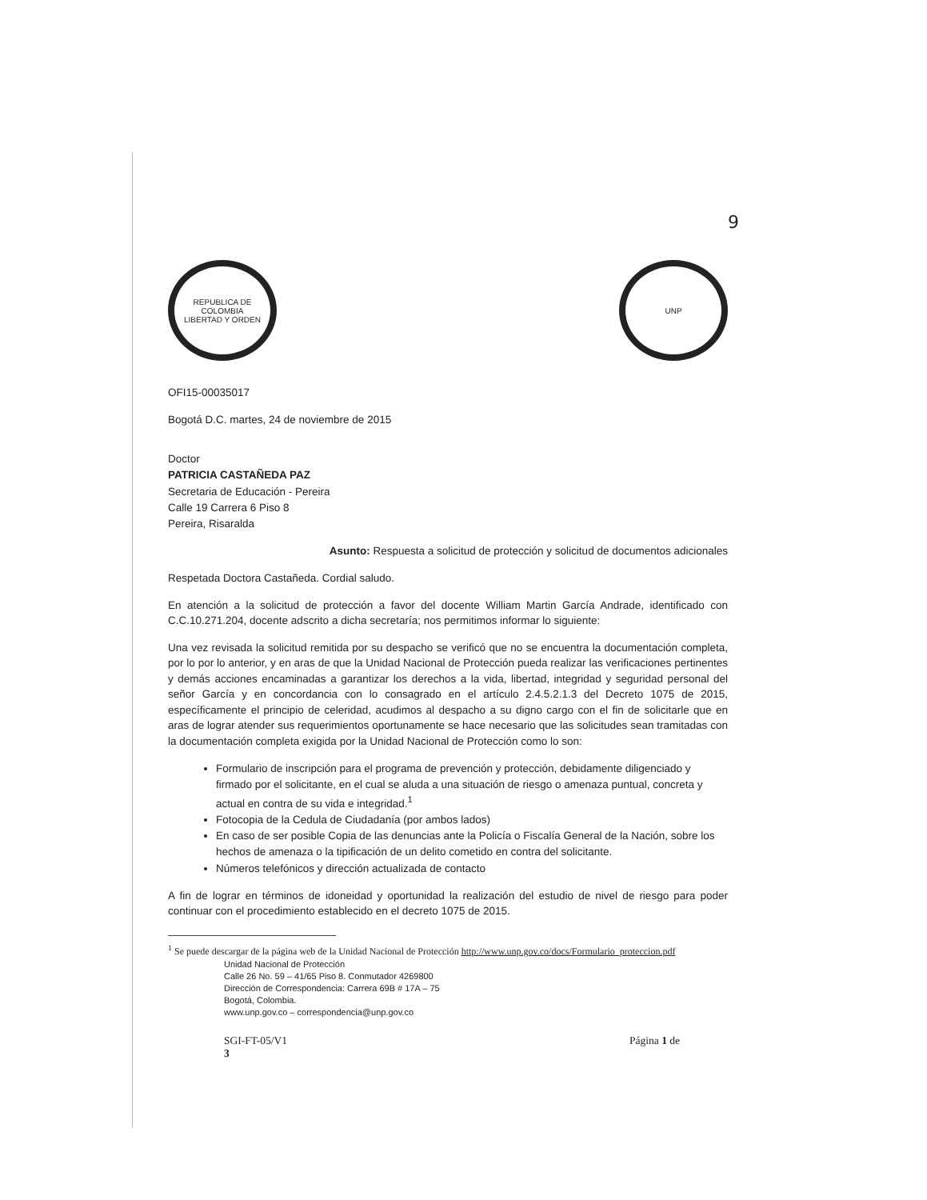9
REPUBLICA DE COLOMBIA
LIBERTAD Y ORDEN
UNP
OFI15-00035017
Bogotá D.C. martes, 24 de noviembre de 2015
Doctor
PATRICIA CASTAÑEDA PAZ
Secretaria de Educación - Pereira
Calle 19 Carrera 6 Piso 8
Pereira, Risaralda
Asunto: Respuesta a solicitud de protección y solicitud de documentos adicionales
Respetada Doctora Castañeda. Cordial saludo.
En atención a la solicitud de protección a favor del docente William Martin García Andrade, identificado con C.C.10.271.204, docente adscrito a dicha secretaría; nos permitimos informar lo siguiente:
Una vez revisada la solicitud remitida por su despacho se verificó que no se encuentra la documentación completa, por lo por lo anterior, y en aras de que la Unidad Nacional de Protección pueda realizar las verificaciones pertinentes y demás acciones encaminadas a garantizar los derechos a la vida, libertad, integridad y seguridad personal del señor García y en concordancia con lo consagrado en el artículo 2.4.5.2.1.3 del Decreto 1075 de 2015, específicamente el principio de celeridad, acudimos al despacho a su digno cargo con el fin de solicitarle que en aras de lograr atender sus requerimientos oportunamente se hace necesario que las solicitudes sean tramitadas con la documentación completa exigida por la Unidad Nacional de Protección como lo son:
Formulario de inscripción para el programa de prevención y protección, debidamente diligenciado y firmado por el solicitante, en el cual se aluda a una situación de riesgo o amenaza puntual, concreta y actual en contra de su vida e integridad.<sup>1</sup>
Fotocopia de la Cedula de Ciudadanía (por ambos lados)
En caso de ser posible Copia de las denuncias ante la Policía o Fiscalía General de la Nación, sobre los hechos de amenaza o la tipificación de un delito cometido en contra del solicitante.
Números telefónicos y dirección actualizada de contacto
A fin de lograr en términos de idoneidad y oportunidad la realización del estudio de nivel de riesgo para poder continuar con el procedimiento establecido en el decreto 1075 de 2015.
<sup>1</sup> Se puede descargar de la página web de la Unidad Nacional de Protección http://www.unp.gov.co/docs/Formulario_proteccion.pdf
Unidad Nacional de Protección
Calle 26 No. 59 – 41/65 Piso 8. Conmutador 4269800
Dirección de Correspondencia: Carrera 69B # 17A – 75
Bogotá, Colombia.
www.unp.gov.co – correspondencia@unp.gov.co
SGI-FT-05/V1
3 Página 1 de